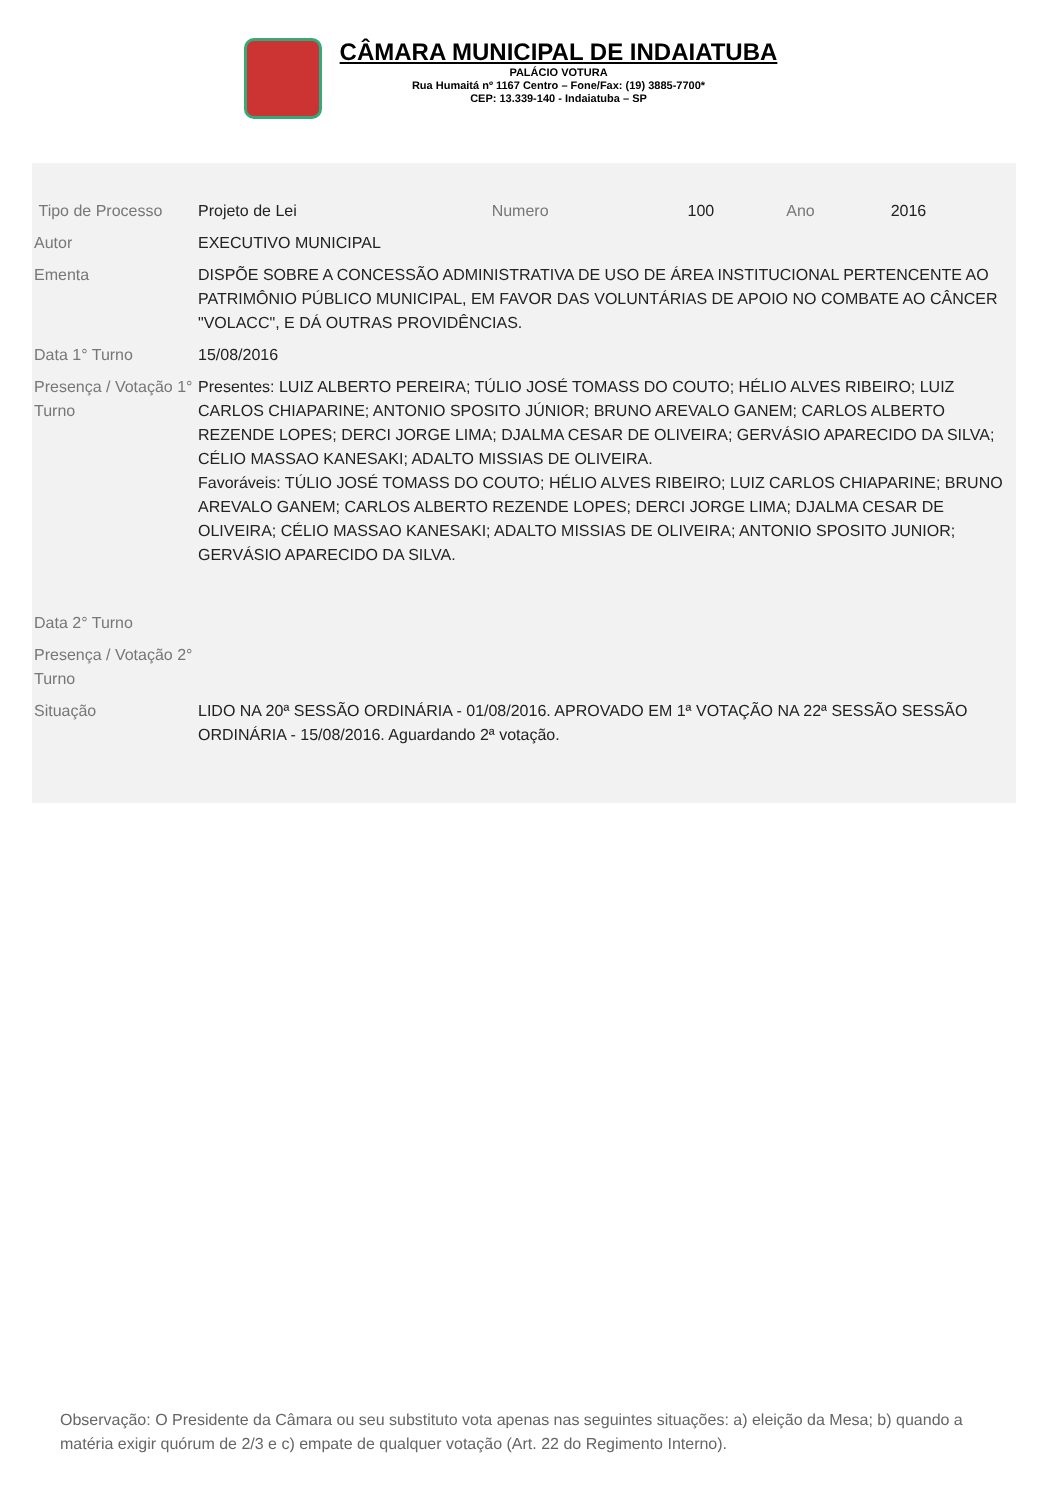CÂMARA MUNICIPAL DE INDAIATUBA
PALÁCIO VOTURA
Rua Humaitá nº 1167 Centro – Fone/Fax: (19) 3885-7700*
CEP: 13.339-140 - Indaiatuba – SP
| Tipo de Processo | Projeto de Lei | Numero | 100 | Ano | 2016 |
| Autor | EXECUTIVO MUNICIPAL | | | | |
| Ementa | DISPÕE SOBRE A CONCESSÃO ADMINISTRATIVA DE USO DE ÁREA INSTITUCIONAL PERTENCENTE AO PATRIMÔNIO PÚBLICO MUNICIPAL, EM FAVOR DAS VOLUNTÁRIAS DE APOIO NO COMBATE AO CÂNCER "VOLACC", E DÁ OUTRAS PROVIDÊNCIAS. | | | | |
| Data 1° Turno | 15/08/2016 | | | | |
| Presença / Votação 1° Turno | Presentes: LUIZ ALBERTO PEREIRA; TÚLIO JOSÉ TOMASS DO COUTO; HÉLIO ALVES RIBEIRO; LUIZ CARLOS CHIAPARINE; ANTONIO SPOSITO JÚNIOR; BRUNO AREVALO GANEM; CARLOS ALBERTO REZENDE LOPES; DERCI JORGE LIMA; DJALMA CESAR DE OLIVEIRA; GERVÁSIO APARECIDO DA SILVA; CÉLIO MASSAO KANESAKI; ADALTO MISSIAS DE OLIVEIRA. Favoráveis: TÚLIO JOSÉ TOMASS DO COUTO; HÉLIO ALVES RIBEIRO; LUIZ CARLOS CHIAPARINE; BRUNO AREVALO GANEM; CARLOS ALBERTO REZENDE LOPES; DERCI JORGE LIMA; DJALMA CESAR DE OLIVEIRA; CÉLIO MASSAO KANESAKI; ADALTO MISSIAS DE OLIVEIRA; ANTONIO SPOSITO JUNIOR; GERVÁSIO APARECIDO DA SILVA. | | | | |
| Data 2° Turno | | | | | |
| Presença / Votação 2° Turno | | | | | |
| Situação | LIDO NA 20ª SESSÃO ORDINÁRIA - 01/08/2016. APROVADO EM 1ª VOTAÇÃO NA 22ª SESSÃO SESSÃO ORDINÁRIA - 15/08/2016. Aguardando 2ª votação. | | | | |
Observação: O Presidente da Câmara ou seu substituto vota apenas nas seguintes situações: a) eleição da Mesa; b) quando a matéria exigir quórum de 2/3 e c) empate de qualquer votação (Art. 22 do Regimento Interno).